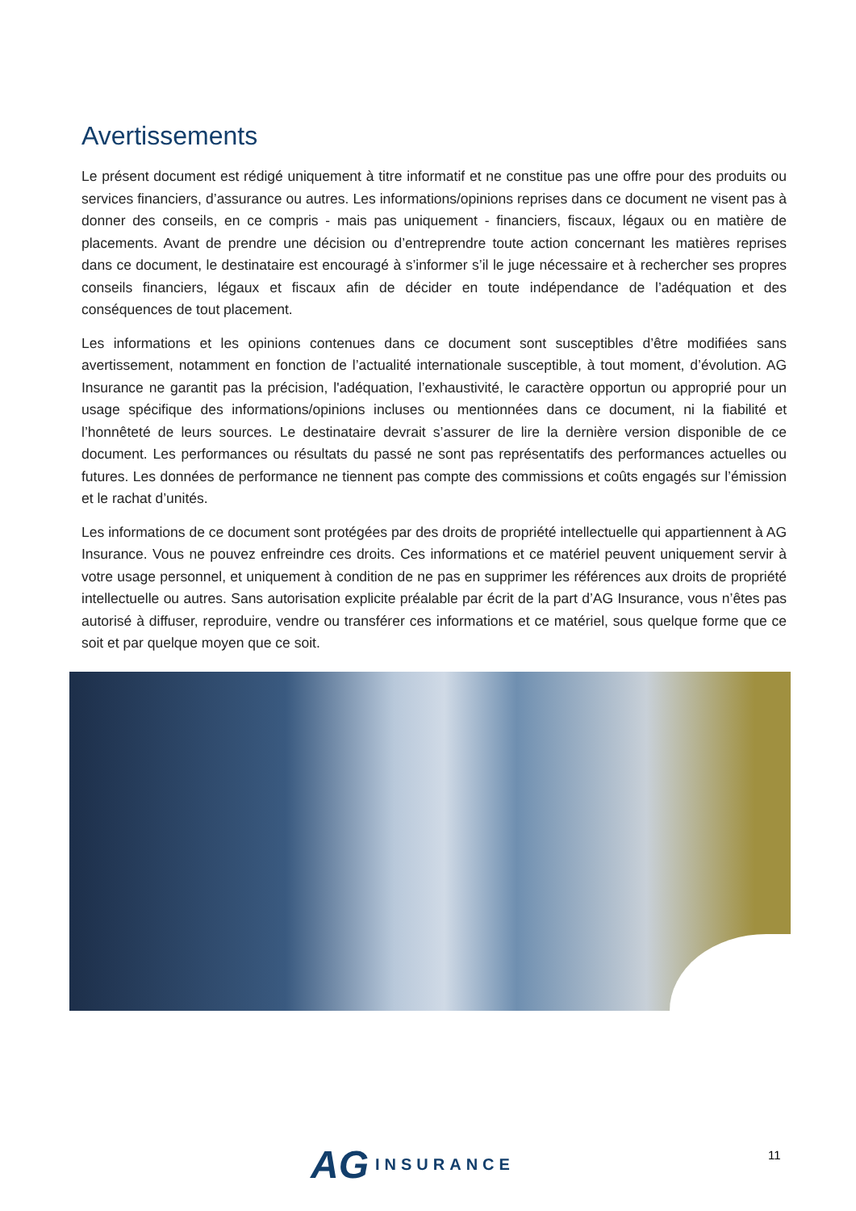Avertissements
Le présent document est rédigé uniquement à titre informatif et ne constitue pas une offre pour des produits ou services financiers, d’assurance ou autres. Les informations/opinions reprises dans ce document ne visent pas à donner des conseils, en ce compris - mais pas uniquement - financiers, fiscaux, légaux ou en matière de placements. Avant de prendre une décision ou d’entreprendre toute action concernant les matières reprises dans ce document, le destinataire est encouragé à s’informer s’il le juge nécessaire et à rechercher ses propres conseils financiers, légaux et fiscaux afin de décider en toute indépendance de l’adéquation et des conséquences de tout placement.
Les informations et les opinions contenues dans ce document sont susceptibles d’être modifiées sans avertissement, notamment en fonction de l’actualité internationale susceptible, à tout moment, d’évolution. AG Insurance ne garantit pas la précision, l'adéquation, l’exhaustivité, le caractère opportun ou approprié pour un usage spécifique des informations/opinions incluses ou mentionnées dans ce document, ni la fiabilité et l’honnêteté de leurs sources. Le destinataire devrait s’assurer de lire la dernière version disponible de ce document. Les performances ou résultats du passé ne sont pas représentatifs des performances actuelles ou futures. Les données de performance ne tiennent pas compte des commissions et coûts engagés sur l’émission et le rachat d’unités.
Les informations de ce document sont protégées par des droits de propriété intellectuelle qui appartiennent à AG Insurance. Vous ne pouvez enfreindre ces droits. Ces informations et ce matériel peuvent uniquement servir à votre usage personnel, et uniquement à condition de ne pas en supprimer les références aux droits de propriété intellectuelle ou autres. Sans autorisation explicite préalable par écrit de la part d’AG Insurance, vous n’êtes pas autorisé à diffuser, reproduire, vendre ou transférer ces informations et ce matériel, sous quelque forme que ce soit et par quelque moyen que ce soit.
AG INSURANCE 11